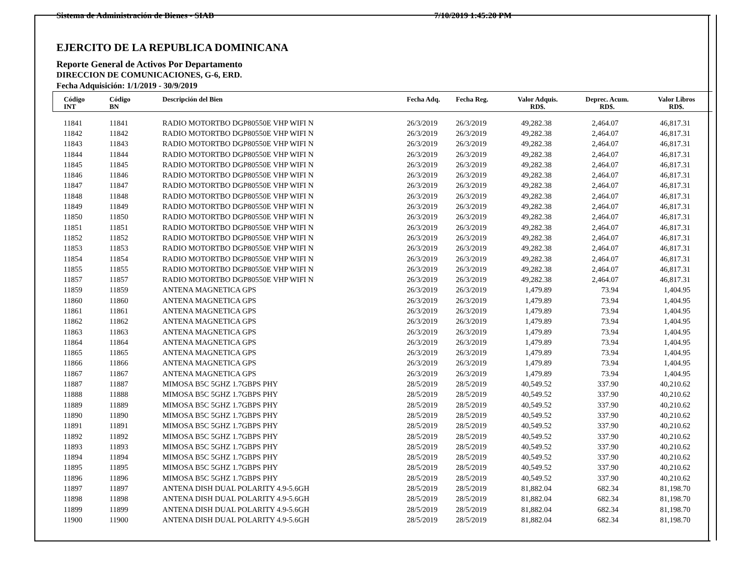Sistema de Administración de Bienes - SIAB 7/10/2019 1:45:20 PM
EJERCITO DE LA REPUBLICA DOMINICANA
Reporte General de Activos Por Departamento
DIRECCION DE COMUNICACIONES, G-6, ERD.
Fecha Adquisición: 1/1/2019 - 30/9/2019
| Código INT | Código BN | Descripción del Bien | Fecha Adq. | Fecha Reg. | Valor Adquis. RD$. | Deprec. Acum. RD$. | Valor Libros RD$. |
| --- | --- | --- | --- | --- | --- | --- | --- |
| 11841 | 11841 | RADIO MOTORTBO DGP80550E VHP WIFI N | 26/3/2019 | 26/3/2019 | 49,282.38 | 2,464.07 | 46,817.31 |
| 11842 | 11842 | RADIO MOTORTBO DGP80550E VHP WIFI N | 26/3/2019 | 26/3/2019 | 49,282.38 | 2,464.07 | 46,817.31 |
| 11843 | 11843 | RADIO MOTORTBO DGP80550E VHP WIFI N | 26/3/2019 | 26/3/2019 | 49,282.38 | 2,464.07 | 46,817.31 |
| 11844 | 11844 | RADIO MOTORTBO DGP80550E VHP WIFI N | 26/3/2019 | 26/3/2019 | 49,282.38 | 2,464.07 | 46,817.31 |
| 11845 | 11845 | RADIO MOTORTBO DGP80550E VHP WIFI N | 26/3/2019 | 26/3/2019 | 49,282.38 | 2,464.07 | 46,817.31 |
| 11846 | 11846 | RADIO MOTORTBO DGP80550E VHP WIFI N | 26/3/2019 | 26/3/2019 | 49,282.38 | 2,464.07 | 46,817.31 |
| 11847 | 11847 | RADIO MOTORTBO DGP80550E VHP WIFI N | 26/3/2019 | 26/3/2019 | 49,282.38 | 2,464.07 | 46,817.31 |
| 11848 | 11848 | RADIO MOTORTBO DGP80550E VHP WIFI N | 26/3/2019 | 26/3/2019 | 49,282.38 | 2,464.07 | 46,817.31 |
| 11849 | 11849 | RADIO MOTORTBO DGP80550E VHP WIFI N | 26/3/2019 | 26/3/2019 | 49,282.38 | 2,464.07 | 46,817.31 |
| 11850 | 11850 | RADIO MOTORTBO DGP80550E VHP WIFI N | 26/3/2019 | 26/3/2019 | 49,282.38 | 2,464.07 | 46,817.31 |
| 11851 | 11851 | RADIO MOTORTBO DGP80550E VHP WIFI N | 26/3/2019 | 26/3/2019 | 49,282.38 | 2,464.07 | 46,817.31 |
| 11852 | 11852 | RADIO MOTORTBO DGP80550E VHP WIFI N | 26/3/2019 | 26/3/2019 | 49,282.38 | 2,464.07 | 46,817.31 |
| 11853 | 11853 | RADIO MOTORTBO DGP80550E VHP WIFI N | 26/3/2019 | 26/3/2019 | 49,282.38 | 2,464.07 | 46,817.31 |
| 11854 | 11854 | RADIO MOTORTBO DGP80550E VHP WIFI N | 26/3/2019 | 26/3/2019 | 49,282.38 | 2,464.07 | 46,817.31 |
| 11855 | 11855 | RADIO MOTORTBO DGP80550E VHP WIFI N | 26/3/2019 | 26/3/2019 | 49,282.38 | 2,464.07 | 46,817.31 |
| 11857 | 11857 | RADIO MOTORTBO DGP80550E VHP WIFI N | 26/3/2019 | 26/3/2019 | 49,282.38 | 2,464.07 | 46,817.31 |
| 11859 | 11859 | ANTENA MAGNETICA GPS | 26/3/2019 | 26/3/2019 | 1,479.89 | 73.94 | 1,404.95 |
| 11860 | 11860 | ANTENA MAGNETICA GPS | 26/3/2019 | 26/3/2019 | 1,479.89 | 73.94 | 1,404.95 |
| 11861 | 11861 | ANTENA MAGNETICA GPS | 26/3/2019 | 26/3/2019 | 1,479.89 | 73.94 | 1,404.95 |
| 11862 | 11862 | ANTENA MAGNETICA GPS | 26/3/2019 | 26/3/2019 | 1,479.89 | 73.94 | 1,404.95 |
| 11863 | 11863 | ANTENA MAGNETICA GPS | 26/3/2019 | 26/3/2019 | 1,479.89 | 73.94 | 1,404.95 |
| 11864 | 11864 | ANTENA MAGNETICA GPS | 26/3/2019 | 26/3/2019 | 1,479.89 | 73.94 | 1,404.95 |
| 11865 | 11865 | ANTENA MAGNETICA GPS | 26/3/2019 | 26/3/2019 | 1,479.89 | 73.94 | 1,404.95 |
| 11866 | 11866 | ANTENA MAGNETICA GPS | 26/3/2019 | 26/3/2019 | 1,479.89 | 73.94 | 1,404.95 |
| 11867 | 11867 | ANTENA MAGNETICA GPS | 26/3/2019 | 26/3/2019 | 1,479.89 | 73.94 | 1,404.95 |
| 11887 | 11887 | MIMOSA B5C 5GHZ 1.7GBPS PHY | 28/5/2019 | 28/5/2019 | 40,549.52 | 337.90 | 40,210.62 |
| 11888 | 11888 | MIMOSA B5C 5GHZ 1.7GBPS PHY | 28/5/2019 | 28/5/2019 | 40,549.52 | 337.90 | 40,210.62 |
| 11889 | 11889 | MIMOSA B5C 5GHZ 1.7GBPS PHY | 28/5/2019 | 28/5/2019 | 40,549.52 | 337.90 | 40,210.62 |
| 11890 | 11890 | MIMOSA B5C 5GHZ 1.7GBPS PHY | 28/5/2019 | 28/5/2019 | 40,549.52 | 337.90 | 40,210.62 |
| 11891 | 11891 | MIMOSA B5C 5GHZ 1.7GBPS PHY | 28/5/2019 | 28/5/2019 | 40,549.52 | 337.90 | 40,210.62 |
| 11892 | 11892 | MIMOSA B5C 5GHZ 1.7GBPS PHY | 28/5/2019 | 28/5/2019 | 40,549.52 | 337.90 | 40,210.62 |
| 11893 | 11893 | MIMOSA B5C 5GHZ 1.7GBPS PHY | 28/5/2019 | 28/5/2019 | 40,549.52 | 337.90 | 40,210.62 |
| 11894 | 11894 | MIMOSA B5C 5GHZ 1.7GBPS PHY | 28/5/2019 | 28/5/2019 | 40,549.52 | 337.90 | 40,210.62 |
| 11895 | 11895 | MIMOSA B5C 5GHZ 1.7GBPS PHY | 28/5/2019 | 28/5/2019 | 40,549.52 | 337.90 | 40,210.62 |
| 11896 | 11896 | MIMOSA B5C 5GHZ 1.7GBPS PHY | 28/5/2019 | 28/5/2019 | 40,549.52 | 337.90 | 40,210.62 |
| 11897 | 11897 | ANTENA DISH DUAL POLARITY 4.9-5.6GH | 28/5/2019 | 28/5/2019 | 81,882.04 | 682.34 | 81,198.70 |
| 11898 | 11898 | ANTENA DISH DUAL POLARITY 4.9-5.6GH | 28/5/2019 | 28/5/2019 | 81,882.04 | 682.34 | 81,198.70 |
| 11899 | 11899 | ANTENA DISH DUAL POLARITY 4.9-5.6GH | 28/5/2019 | 28/5/2019 | 81,882.04 | 682.34 | 81,198.70 |
| 11900 | 11900 | ANTENA DISH DUAL POLARITY 4.9-5.6GH | 28/5/2019 | 28/5/2019 | 81,882.04 | 682.34 | 81,198.70 |